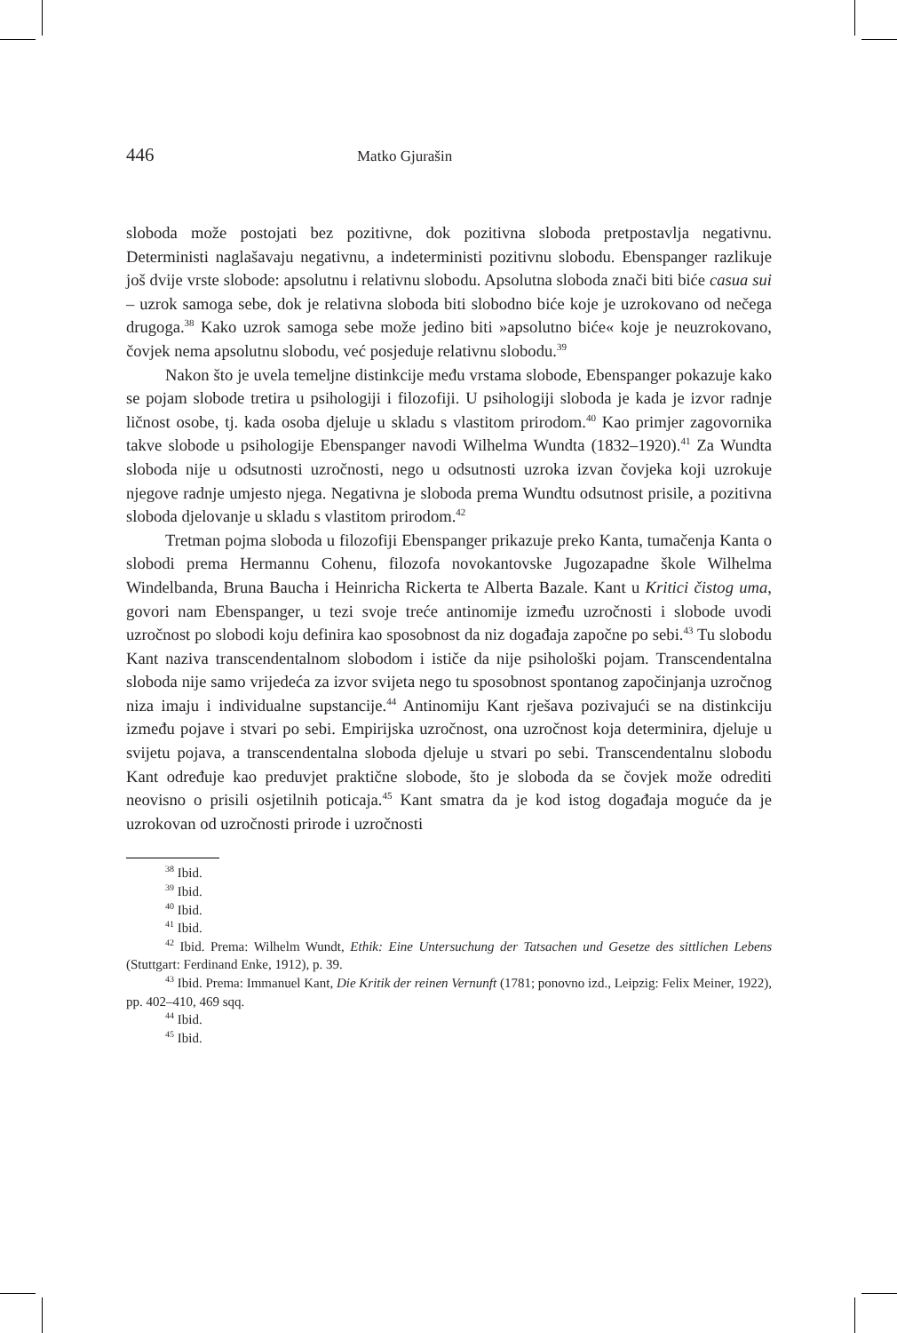446 Matko Gjurašin
sloboda može postojati bez pozitivne, dok pozitivna sloboda pretpostavlja negativnu. Deterministi naglašavaju negativnu, a indeterministi pozitivnu slobodu. Ebenspanger razlikuje još dvije vrste slobode: apsolutnu i relativnu slobodu. Apsolutna sloboda znači biti biće casua sui – uzrok samoga sebe, dok je relativna sloboda biti slobodno biće koje je uzrokovano od nečega drugoga.<sup>38</sup> Kako uzrok samoga sebe može jedino biti »apsolutno biće« koje je neuzrokovano, čovjek nema apsolutnu slobodu, već posjeduje relativnu slobodu.<sup>39</sup>
Nakon što je uvela temeljne distinkcije među vrstama slobode, Ebenspanger pokazuje kako se pojam slobode tretira u psihologiji i filozofiji. U psihologiji sloboda je kada je izvor radnje ličnost osobe, tj. kada osoba djeluje u skladu s vlastitom prirodom.<sup>40</sup> Kao primjer zagovornika takve slobode u psihologije Ebenspanger navodi Wilhelma Wundta (1832–1920).<sup>41</sup> Za Wundta sloboda nije u odsutnosti uzročnosti, nego u odsutnosti uzroka izvan čovjeka koji uzrokuje njegove radnje umjesto njega. Negativna je sloboda prema Wundtu odsutnost prisile, a pozitivna sloboda djelovanje u skladu s vlastitom prirodom.<sup>42</sup>
Tretman pojma sloboda u filozofiji Ebenspanger prikazuje preko Kanta, tumačenja Kanta o slobodi prema Hermannu Cohenu, filozofa novokantovske Jugozapadne škole Wilhelma Windelbanda, Bruna Baucha i Heinricha Rickerta te Alberta Bazale. Kant u Kritici čistog uma, govori nam Ebenspanger, u tezi svoje treće antinomije između uzročnosti i slobode uvodi uzročnost po slobodi koju definira kao sposobnost da niz događaja započne po sebi.<sup>43</sup> Tu slobodu Kant naziva transcendentalnom slobodom i ističe da nije psihološki pojam. Transcendentalna sloboda nije samo vrijedeća za izvor svijeta nego tu sposobnost spontanog započinjanja uzročnog niza imaju i individualne supstancije.<sup>44</sup> Antinomiju Kant rješava pozivajući se na distinkciju između pojave i stvari po sebi. Empirijska uzročnost, ona uzročnost koja determinira, djeluje u svijetu pojava, a transcendentalna sloboda djeluje u stvari po sebi. Transcendentalnu slobodu Kant određuje kao preduvjet praktične slobode, što je sloboda da se čovjek može odrediti neovisno o prisili osjetilnih poticaja.<sup>45</sup> Kant smatra da je kod istog događaja moguće da je uzrokovan od uzročnosti prirode i uzročnosti
<sup>38</sup> Ibid.
<sup>39</sup> Ibid.
<sup>40</sup> Ibid.
<sup>41</sup> Ibid.
<sup>42</sup> Ibid. Prema: Wilhelm Wundt, Ethik: Eine Untersuchung der Tatsachen und Gesetze des sittlichen Lebens (Stuttgart: Ferdinand Enke, 1912), p. 39.
<sup>43</sup> Ibid. Prema: Immanuel Kant, Die Kritik der reinen Vernunft (1781; ponovno izd., Leipzig: Felix Meiner, 1922), pp. 402–410, 469 sqq.
<sup>44</sup> Ibid.
<sup>45</sup> Ibid.